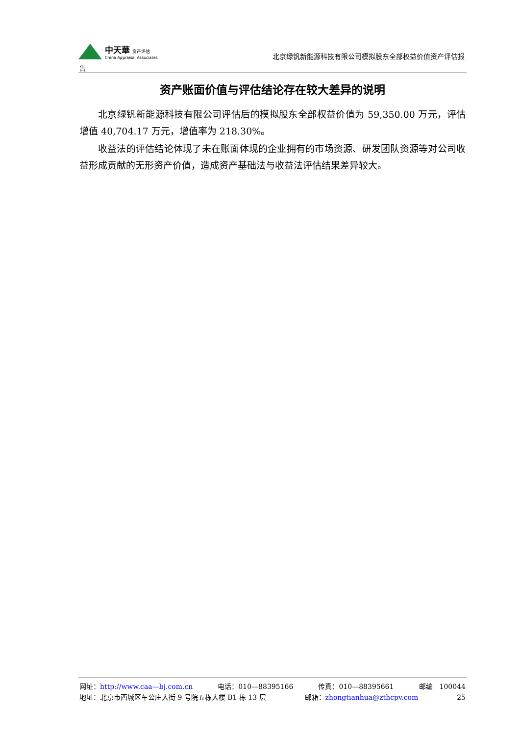中天華 资产评估
China Appraisal Associates
北京绿钒新能源科技有限公司模拟股东全部权益价值资产评估报
告
资产账面价值与评估结论存在较大差异的说明
北京绿钒新能源科技有限公司评估后的模拟股东全部权益价值为 59,350.00 万元，评估增值 40,704.17 万元，增值率为 218.30%。
收益法的评估结论体现了未在账面体现的企业拥有的市场资源、研发团队资源等对公司收益形成贡献的无形资产价值，造成资产基础法与收益法评估结果差异较大。
网址：http://www.caa—bj.com.cn 电话：010—88395166 传真：010—88395661 邮编　100044
地址：北京市西城区车公庄大街 9 号院五栋大楼 B1 栋 13 层 邮箱：zhongtianhua@zthcpv.com 25